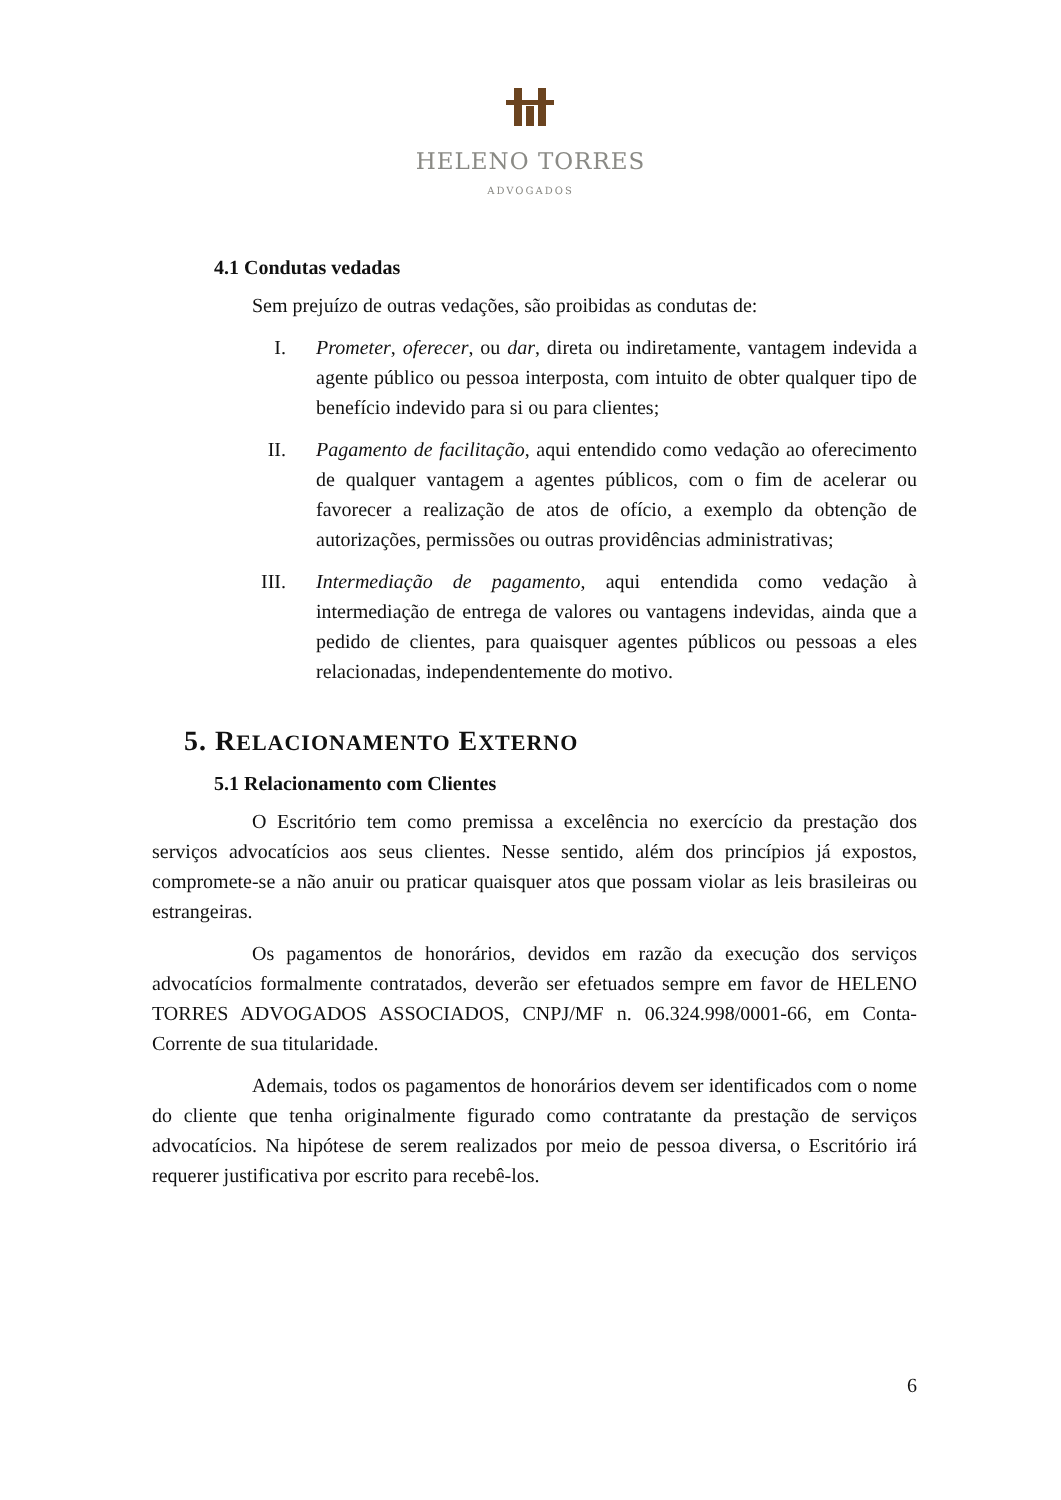HELENO TORRES
ADVOGADOS
4.1 Condutas vedadas
Sem prejuízo de outras vedações, são proibidas as condutas de:
I. Prometer, oferecer, ou dar, direta ou indiretamente, vantagem indevida a agente público ou pessoa interposta, com intuito de obter qualquer tipo de benefício indevido para si ou para clientes;
II. Pagamento de facilitação, aqui entendido como vedação ao oferecimento de qualquer vantagem a agentes públicos, com o fim de acelerar ou favorecer a realização de atos de ofício, a exemplo da obtenção de autorizações, permissões ou outras providências administrativas;
III. Intermediação de pagamento, aqui entendida como vedação à intermediação de entrega de valores ou vantagens indevidas, ainda que a pedido de clientes, para quaisquer agentes públicos ou pessoas a eles relacionadas, independentemente do motivo.
5. RELACIONAMENTO EXTERNO
5.1 Relacionamento com Clientes
O Escritório tem como premissa a excelência no exercício da prestação dos serviços advocatícios aos seus clientes. Nesse sentido, além dos princípios já expostos, compromete-se a não anuir ou praticar quaisquer atos que possam violar as leis brasileiras ou estrangeiras.
Os pagamentos de honorários, devidos em razão da execução dos serviços advocatícios formalmente contratados, deverão ser efetuados sempre em favor de HELENO TORRES ADVOGADOS ASSOCIADOS, CNPJ/MF n. 06.324.998/0001-66, em Conta-Corrente de sua titularidade.
Ademais, todos os pagamentos de honorários devem ser identificados com o nome do cliente que tenha originalmente figurado como contratante da prestação de serviços advocatícios. Na hipótese de serem realizados por meio de pessoa diversa, o Escritório irá requerer justificativa por escrito para recebê-los.
6